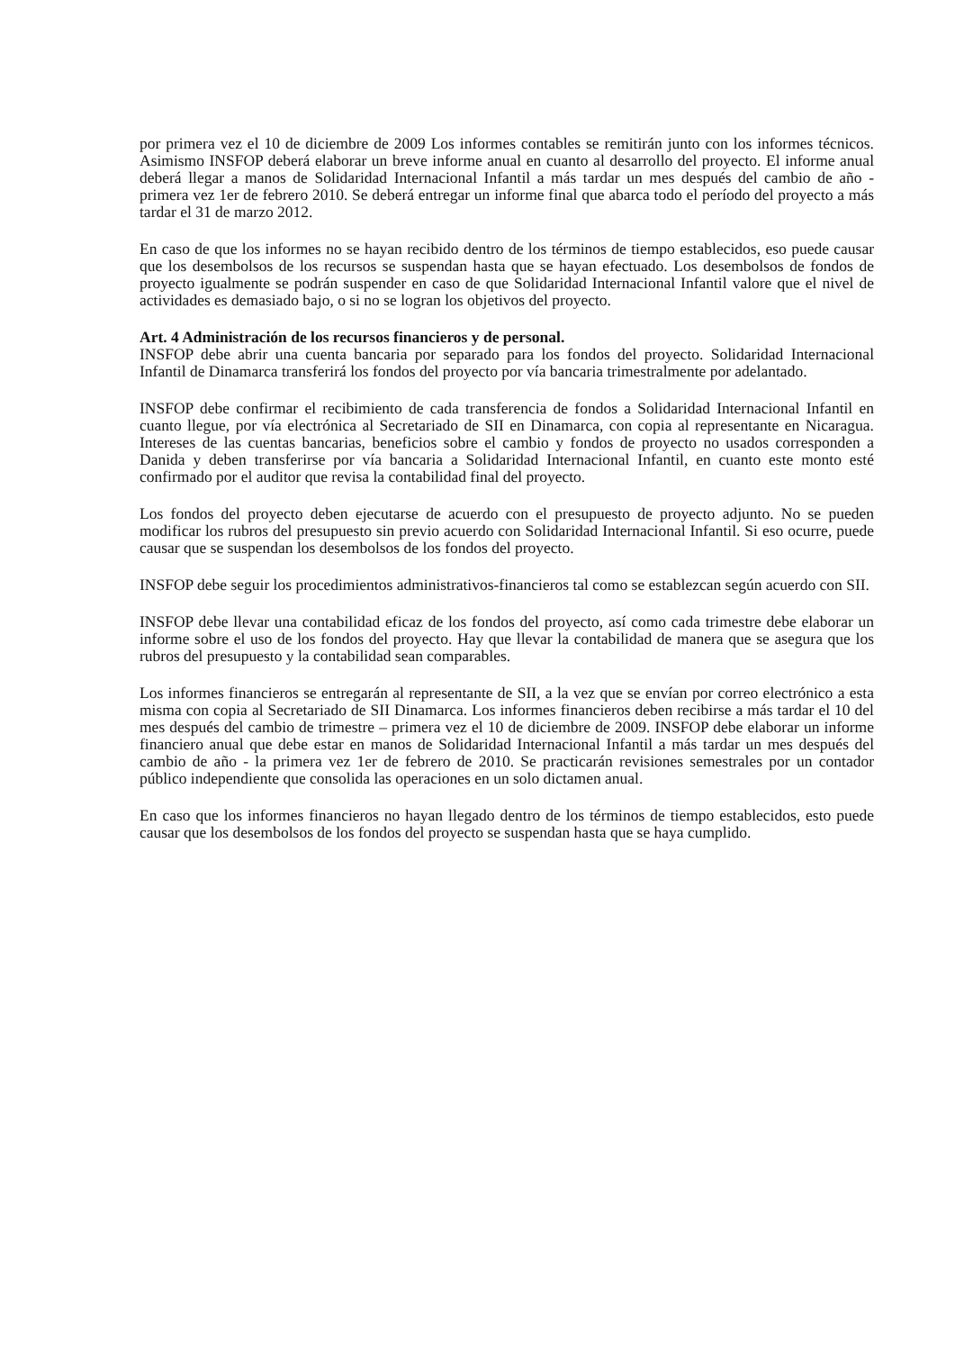por primera vez el 10 de diciembre de 2009 Los informes contables se remitirán junto con los informes técnicos. Asimismo INSFOP deberá elaborar un breve informe anual en cuanto al desarrollo del proyecto. El informe anual deberá llegar a manos de Solidaridad Internacional Infantil a más tardar un mes después del cambio de año - primera vez 1er de febrero 2010. Se deberá entregar un informe final que abarca todo el período del proyecto a más tardar el 31 de marzo 2012.
En caso de que los informes no se hayan recibido dentro de los términos de tiempo establecidos, eso puede causar que los desembolsos de los recursos se suspendan hasta que se hayan efectuado. Los desembolsos de fondos de proyecto igualmente se podrán suspender en caso de que Solidaridad Internacional Infantil valore que el nivel de actividades es demasiado bajo, o si no se logran los objetivos del proyecto.
Art. 4 Administración de los recursos financieros y de personal.
INSFOP debe abrir una cuenta bancaria por separado para los fondos del proyecto. Solidaridad Internacional Infantil de Dinamarca transferirá los fondos del proyecto por vía bancaria trimestralmente por adelantado.
INSFOP debe confirmar el recibimiento de cada transferencia de fondos a Solidaridad Internacional Infantil en cuanto llegue, por vía electrónica al Secretariado de SII en Dinamarca, con copia al representante en Nicaragua. Intereses de las cuentas bancarias, beneficios sobre el cambio y fondos de proyecto no usados corresponden a Danida y deben transferirse por vía bancaria a Solidaridad Internacional Infantil, en cuanto este monto esté confirmado por el auditor que revisa la contabilidad final del proyecto.
Los fondos del proyecto deben ejecutarse de acuerdo con el presupuesto de proyecto adjunto. No se pueden modificar los rubros del presupuesto sin previo acuerdo con Solidaridad Internacional Infantil. Si eso ocurre, puede causar que se suspendan los desembolsos de los fondos del proyecto.
INSFOP debe seguir los procedimientos administrativos-financieros tal como se establezcan según acuerdo con SII.
INSFOP debe llevar una contabilidad eficaz de los fondos del proyecto, así como cada trimestre debe elaborar un informe sobre el uso de los fondos del proyecto. Hay que llevar la contabilidad de manera que se asegura que los rubros del presupuesto y la contabilidad sean comparables.
Los informes financieros se entregarán al representante de SII, a la vez que se envían por correo electrónico a esta misma con copia al Secretariado de SII Dinamarca. Los informes financieros deben recibirse a más tardar el 10 del mes después del cambio de trimestre – primera vez el 10 de diciembre de 2009. INSFOP debe elaborar un informe financiero anual que debe estar en manos de Solidaridad Internacional Infantil a más tardar un mes después del cambio de año - la primera vez 1er de febrero de 2010. Se practicarán revisiones semestrales por un contador público independiente que consolida las operaciones en un solo dictamen anual.
En caso que los informes financieros no hayan llegado dentro de los términos de tiempo establecidos, esto puede causar que los desembolsos de los fondos del proyecto se suspendan hasta que se haya cumplido.